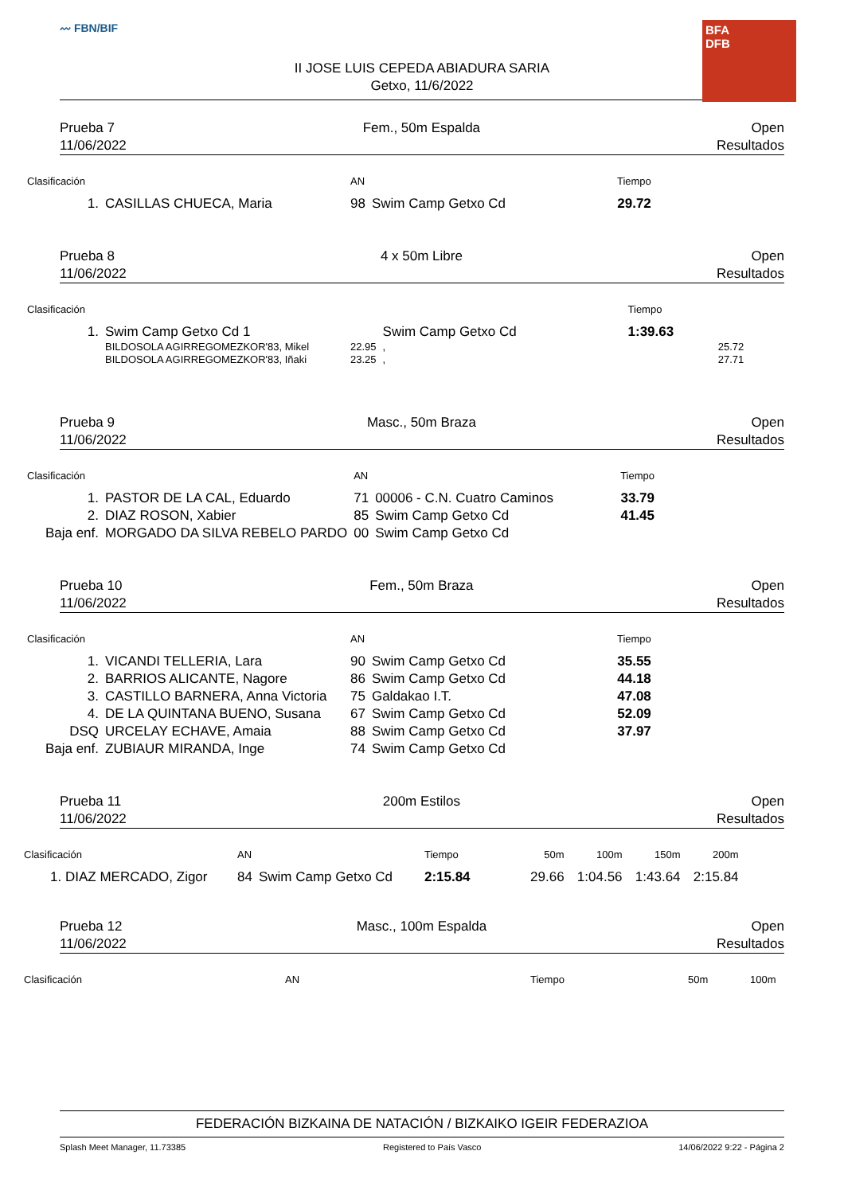〰 FBN/BIF
BFA
DFB
II JOSE LUIS CEPEDA ABIADURA SARIA
Getxo, 11/6/2022
Prueba 7
11/06/2022
Fem., 50m Espalda Open
Resultados
| Clasificación | | AN | | Tiempo |
| --- | --- | --- | --- | --- |
| 1. | CASILLAS CHUECA, Maria | 98 | Swim Camp Getxo Cd | 29.72 |
Prueba 8
11/06/2022
4 x 50m Libre Open
Resultados
| Clasificación | | | | Tiempo | |
| --- | --- | --- | --- | --- | --- |
| 1. | Swim Camp Getxo Cd 1 | | Swim Camp Getxo Cd | 1:39.63 | |
| | BILDOSOLA AGIRREGOMEZKOR'83, Mikel | 22.95 | , | | 25.72 |
| | BILDOSOLA AGIRREGOMEZKOR'83, Iñaki | 23.25 | , | | 27.71 |
Prueba 9
11/06/2022
Masc., 50m Braza Open
Resultados
| Clasificación | | AN | | Tiempo |
| --- | --- | --- | --- | --- |
| 1. | PASTOR DE LA CAL, Eduardo | 71 | 00006 - C.N. Cuatro Caminos | 33.79 |
| 2. | DIAZ ROSON, Xabier | 85 | Swim Camp Getxo Cd | 41.45 |
| Baja enf. | MORGADO DA SILVA REBELO PARDO | 00 | Swim Camp Getxo Cd | |
Prueba 10
11/06/2022
Fem., 50m Braza Open
Resultados
| Clasificación | | AN | | Tiempo |
| --- | --- | --- | --- | --- |
| 1. | VICANDI TELLERIA, Lara | 90 | Swim Camp Getxo Cd | 35.55 |
| 2. | BARRIOS ALICANTE, Nagore | 86 | Swim Camp Getxo Cd | 44.18 |
| 3. | CASTILLO BARNERA, Anna Victoria | 75 | Galdakao I.T. | 47.08 |
| 4. | DE LA QUINTANA BUENO, Susana | 67 | Swim Camp Getxo Cd | 52.09 |
| DSQ | URCELAY ECHAVE, Amaia | 88 | Swim Camp Getxo Cd | 37.97 |
| Baja enf. | ZUBIAUR MIRANDA, Inge | 74 | Swim Camp Getxo Cd | |
Prueba 11
11/06/2022
200m Estilos Open
Resultados
| Clasificación | AN | | Tiempo | 50m | 100m | 150m | 200m |
| --- | --- | --- | --- | --- | --- | --- | --- |
| 1. DIAZ MERCADO, Zigor | 84 | Swim Camp Getxo Cd | 2:15.84 | 29.66 | 1:04.56 | 1:43.64 | 2:15.84 |
Prueba 12
11/06/2022
Masc., 100m Espalda Open
Resultados
| Clasificación | AN | Tiempo | 50m | 100m |
| --- | --- | --- | --- | --- |
FEDERACIÓN BIZKAINA DE NATACIÓN / BIZKAIKO IGEIR FEDERAZIOA
Splash Meet Manager, 11.73385 Registered to País Vasco 14/06/2022 9:22 - Página 2